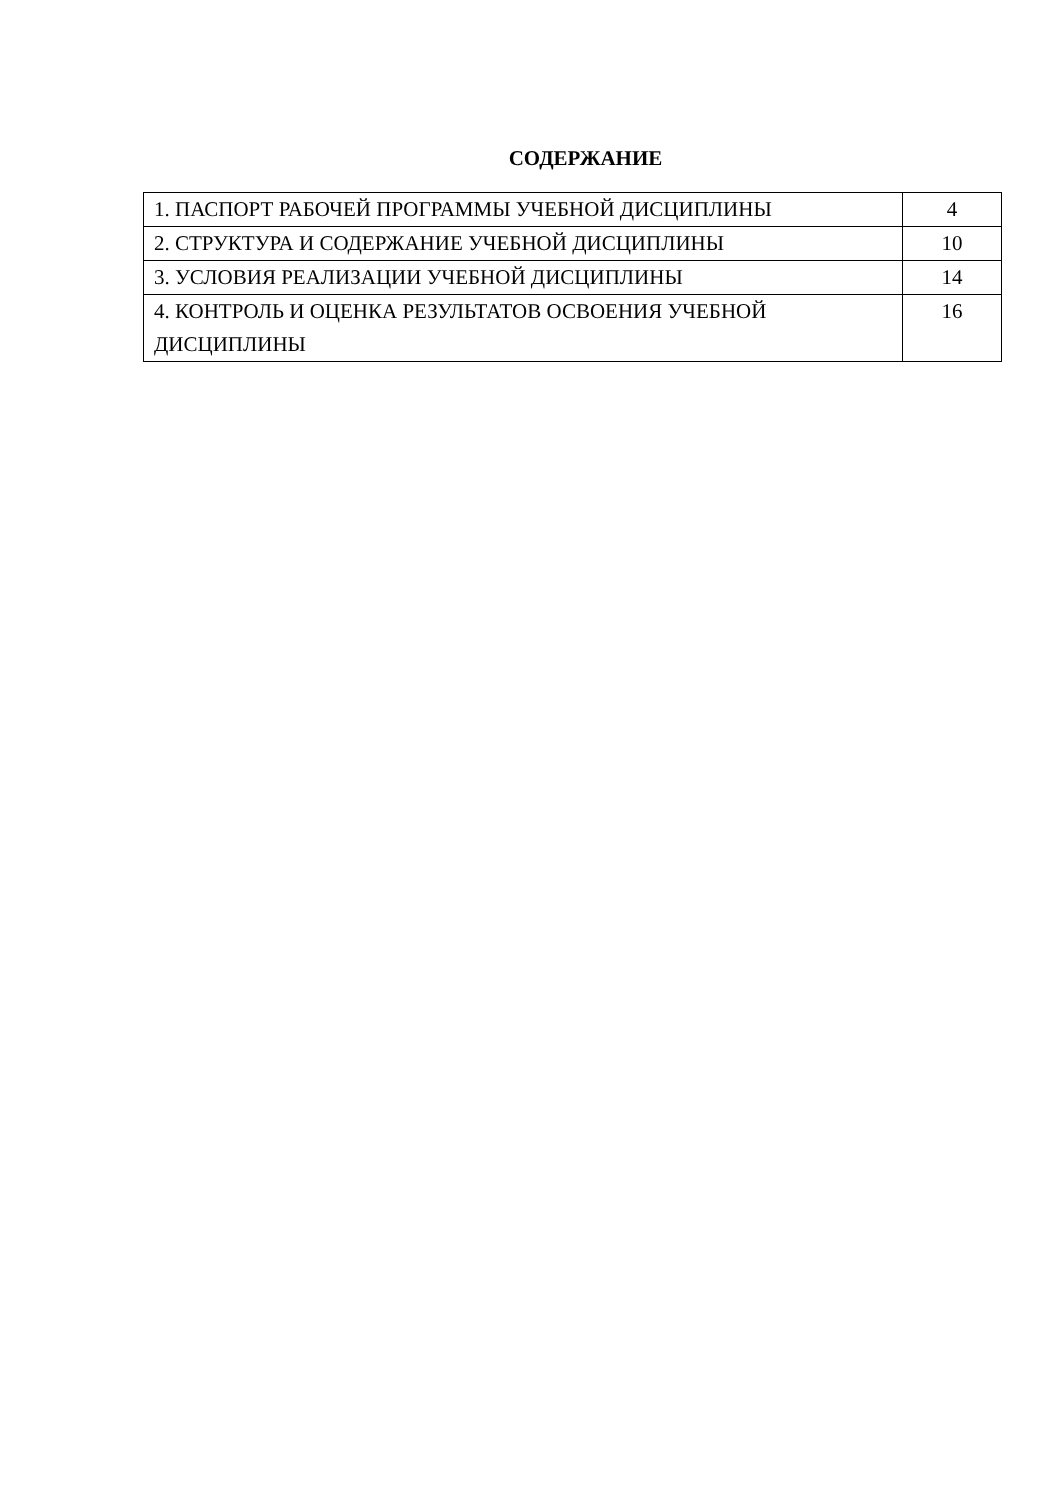СОДЕРЖАНИЕ
| 1. ПАСПОРТ РАБОЧЕЙ ПРОГРАММЫ УЧЕБНОЙ ДИСЦИПЛИНЫ | 4 |
| 2. СТРУКТУРА И СОДЕРЖАНИЕ УЧЕБНОЙ ДИСЦИПЛИНЫ | 10 |
| 3. УСЛОВИЯ РЕАЛИЗАЦИИ УЧЕБНОЙ ДИСЦИПЛИНЫ | 14 |
| 4. КОНТРОЛЬ И ОЦЕНКА РЕЗУЛЬТАТОВ ОСВОЕНИЯ УЧЕБНОЙ ДИСЦИПЛИНЫ | 16 |